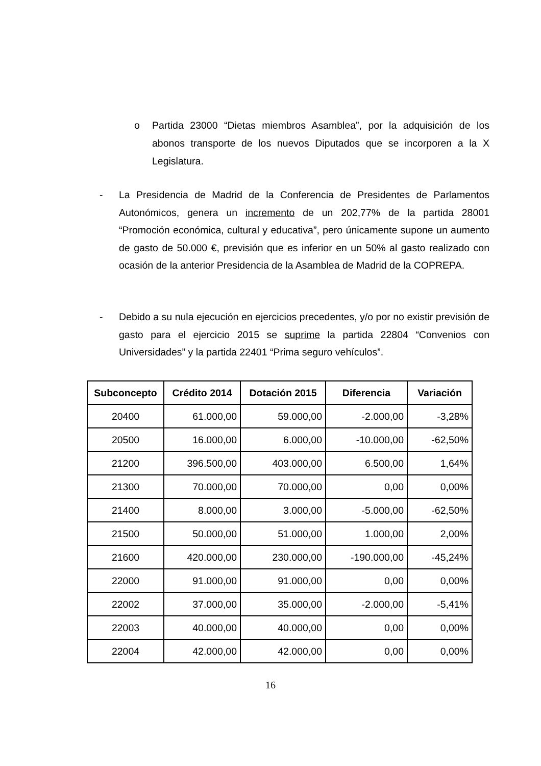o Partida 23000 “Dietas miembros Asamblea”, por la adquisición de los abonos transporte de los nuevos Diputados que se incorporen a la X Legislatura.
- La Presidencia de Madrid de la Conferencia de Presidentes de Parlamentos Autonómicos, genera un incremento de un 202,77% de la partida 28001 “Promoción económica, cultural y educativa”, pero únicamente supone un aumento de gasto de 50.000 €, previsión que es inferior en un 50% al gasto realizado con ocasión de la anterior Presidencia de la Asamblea de Madrid de la COPREPA.
- Debido a su nula ejecución en ejercicios precedentes, y/o por no existir previsión de gasto para el ejercicio 2015 se suprime la partida 22804 “Convenios con Universidades” y la partida 22401 “Prima seguro vehículos”.
| Subconcepto | Crédito 2014 | Dotación 2015 | Diferencia | Variación |
| --- | --- | --- | --- | --- |
| 20400 | 61.000,00 | 59.000,00 | -2.000,00 | -3,28% |
| 20500 | 16.000,00 | 6.000,00 | -10.000,00 | -62,50% |
| 21200 | 396.500,00 | 403.000,00 | 6.500,00 | 1,64% |
| 21300 | 70.000,00 | 70.000,00 | 0,00 | 0,00% |
| 21400 | 8.000,00 | 3.000,00 | -5.000,00 | -62,50% |
| 21500 | 50.000,00 | 51.000,00 | 1.000,00 | 2,00% |
| 21600 | 420.000,00 | 230.000,00 | -190.000,00 | -45,24% |
| 22000 | 91.000,00 | 91.000,00 | 0,00 | 0,00% |
| 22002 | 37.000,00 | 35.000,00 | -2.000,00 | -5,41% |
| 22003 | 40.000,00 | 40.000,00 | 0,00 | 0,00% |
| 22004 | 42.000,00 | 42.000,00 | 0,00 | 0,00% |
16